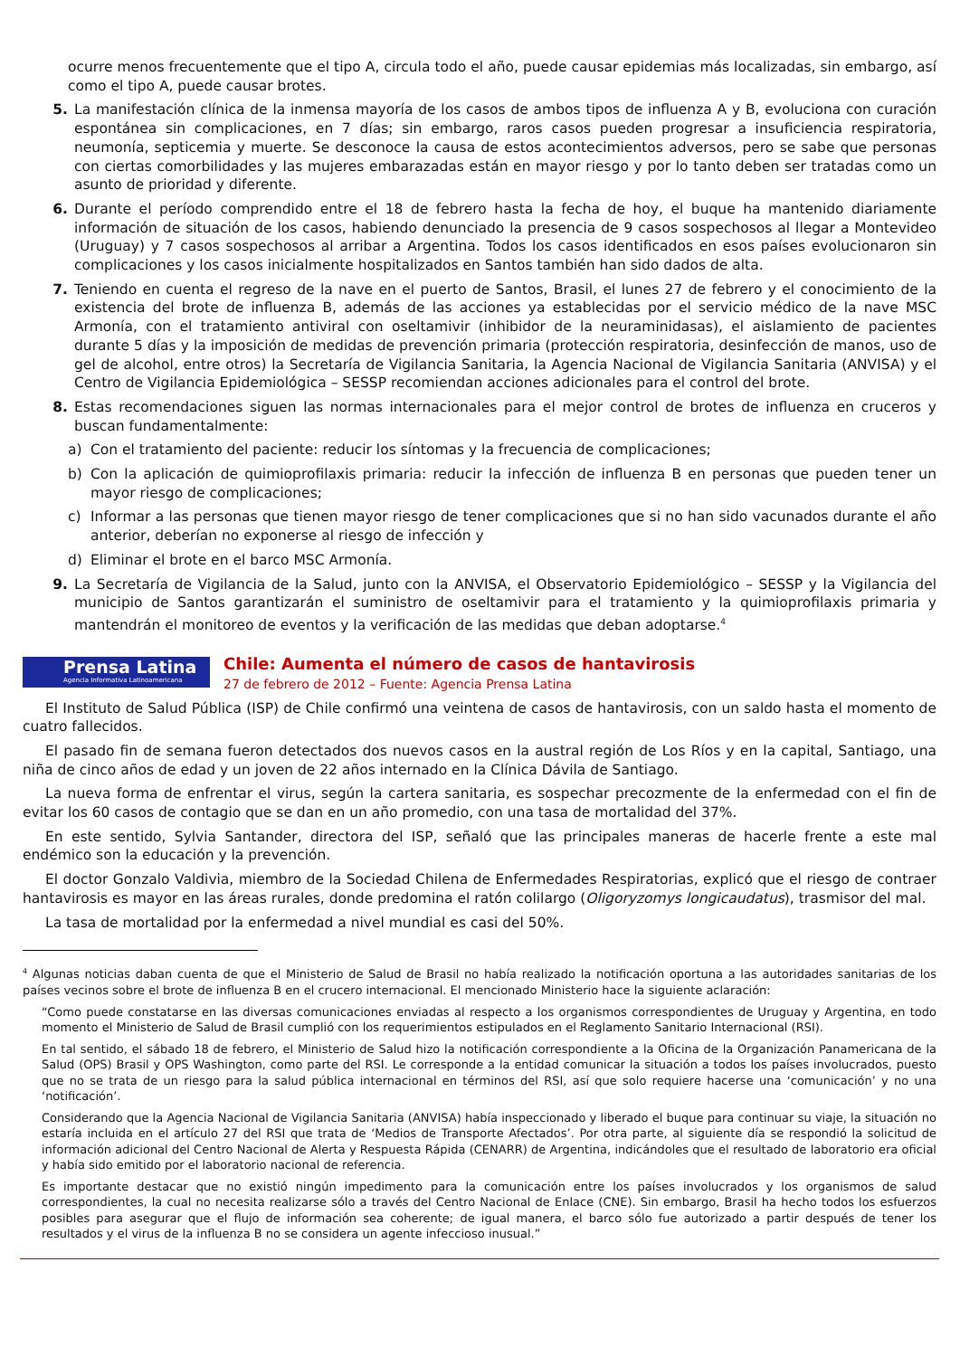ocurre menos frecuentemente que el tipo A, circula todo el año, puede causar epidemias más localizadas, sin embargo, así como el tipo A, puede causar brotes.
5. La manifestación clínica de la inmensa mayoría de los casos de ambos tipos de influenza A y B, evoluciona con curación espontánea sin complicaciones, en 7 días; sin embargo, raros casos pueden progresar a insuficiencia respiratoria, neumonía, septicemia y muerte. Se desconoce la causa de estos acontecimientos adversos, pero se sabe que personas con ciertas comorbilidades y las mujeres embarazadas están en mayor riesgo y por lo tanto deben ser tratadas como un asunto de prioridad y diferente.
6. Durante el período comprendido entre el 18 de febrero hasta la fecha de hoy, el buque ha mantenido diariamente información de situación de los casos, habiendo denunciado la presencia de 9 casos sospechosos al llegar a Montevideo (Uruguay) y 7 casos sospechosos al arribar a Argentina. Todos los casos identificados en esos países evolucionaron sin complicaciones y los casos inicialmente hospitalizados en Santos también han sido dados de alta.
7. Teniendo en cuenta el regreso de la nave en el puerto de Santos, Brasil, el lunes 27 de febrero y el conocimiento de la existencia del brote de influenza B, además de las acciones ya establecidas por el servicio médico de la nave MSC Armonía, con el tratamiento antiviral con oseltamivir (inhibidor de la neuraminidasas), el aislamiento de pacientes durante 5 días y la imposición de medidas de prevención primaria (protección respiratoria, desinfección de manos, uso de gel de alcohol, entre otros) la Secretaría de Vigilancia Sanitaria, la Agencia Nacional de Vigilancia Sanitaria (ANVISA) y el Centro de Vigilancia Epidemiológica – SESSP recomiendan acciones adicionales para el control del brote.
8. Estas recomendaciones siguen las normas internacionales para el mejor control de brotes de influenza en cruceros y buscan fundamentalmente:
a) Con el tratamiento del paciente: reducir los síntomas y la frecuencia de complicaciones;
b) Con la aplicación de quimioprofilaxis primaria: reducir la infección de influenza B en personas que pueden tener un mayor riesgo de complicaciones;
c) Informar a las personas que tienen mayor riesgo de tener complicaciones que si no han sido vacunados durante el año anterior, deberían no exponerse al riesgo de infección y
d) Eliminar el brote en el barco MSC Armonía.
9. La Secretaría de Vigilancia de la Salud, junto con la ANVISA, el Observatorio Epidemiológico – SESSP y la Vigilancia del municipio de Santos garantizarán el suministro de oseltamivir para el tratamiento y la quimioprofilaxis primaria y mantendrán el monitoreo de eventos y la verificación de las medidas que deban adoptarse.<sup>4</sup>
Prensa Latina
Agencia Informativa Latinoamericana
Chile: Aumenta el número de casos de hantavirosis
27 de febrero de 2012 – Fuente: Agencia Prensa Latina
El Instituto de Salud Pública (ISP) de Chile confirmó una veintena de casos de hantavirosis, con un saldo hasta el momento de cuatro fallecidos.
El pasado fin de semana fueron detectados dos nuevos casos en la austral región de Los Ríos y en la capital, Santiago, una niña de cinco años de edad y un joven de 22 años internado en la Clínica Dávila de Santiago.
La nueva forma de enfrentar el virus, según la cartera sanitaria, es sospechar precozmente de la enfermedad con el fin de evitar los 60 casos de contagio que se dan en un año promedio, con una tasa de mortalidad del 37%.
En este sentido, Sylvia Santander, directora del ISP, señaló que las principales maneras de hacerle frente a este mal endémico son la educación y la prevención.
El doctor Gonzalo Valdivia, miembro de la Sociedad Chilena de Enfermedades Respiratorias, explicó que el riesgo de contraer hantavirosis es mayor en las áreas rurales, donde predomina el ratón colilargo (Oligoryzomys longicaudatus), trasmisor del mal.
La tasa de mortalidad por la enfermedad a nivel mundial es casi del 50%.
<sup>4</sup> Algunas noticias daban cuenta de que el Ministerio de Salud de Brasil no había realizado la notificación oportuna a las autoridades sanitarias de los países vecinos sobre el brote de influenza B en el crucero internacional. El mencionado Ministerio hace la siguiente aclaración:
“Como puede constatarse en las diversas comunicaciones enviadas al respecto a los organismos correspondientes de Uruguay y Argentina, en todo momento el Ministerio de Salud de Brasil cumplió con los requerimientos estipulados en el Reglamento Sanitario Internacional (RSI).
En tal sentido, el sábado 18 de febrero, el Ministerio de Salud hizo la notificación correspondiente a la Oficina de la Organización Panamericana de la Salud (OPS) Brasil y OPS Washington, como parte del RSI. Le corresponde a la entidad comunicar la situación a todos los países involucrados, puesto que no se trata de un riesgo para la salud pública internacional en términos del RSI, así que solo requiere hacerse una ‘comunicación’ y no una ‘notificación’.
Considerando que la Agencia Nacional de Vigilancia Sanitaria (ANVISA) había inspeccionado y liberado el buque para continuar su viaje, la situación no estaría incluida en el artículo 27 del RSI que trata de ‘Medios de Transporte Afectados’. Por otra parte, al siguiente día se respondió la solicitud de información adicional del Centro Nacional de Alerta y Respuesta Rápida (CENARR) de Argentina, indicándoles que el resultado de laboratorio era oficial y había sido emitido por el laboratorio nacional de referencia.
Es importante destacar que no existió ningún impedimento para la comunicación entre los países involucrados y los organismos de salud correspondientes, la cual no necesita realizarse sólo a través del Centro Nacional de Enlace (CNE). Sin embargo, Brasil ha hecho todos los esfuerzos posibles para asegurar que el flujo de información sea coherente; de igual manera, el barco sólo fue autorizado a partir después de tener los resultados y el virus de la influenza B no se considera un agente infeccioso inusual.”